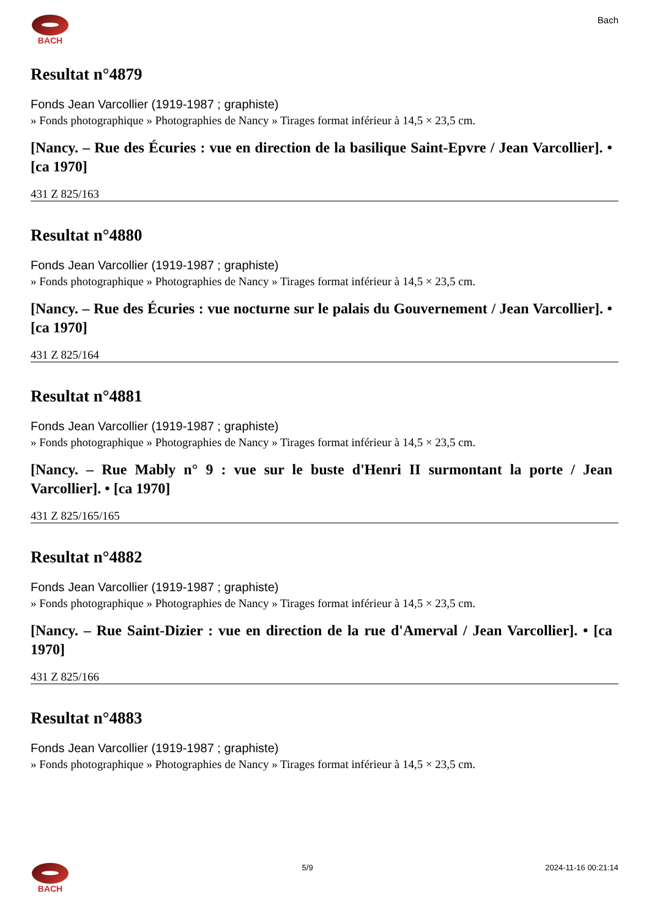BACH Bach
Resultat n°4879
Fonds Jean Varcollier (1919-1987 ; graphiste)
» Fonds photographique » Photographies de Nancy » Tirages format inférieur à 14,5 × 23,5 cm.
[Nancy. – Rue des Écuries : vue en direction de la basilique Saint-Epvre / Jean Varcollier]. • [ca 1970]
431 Z 825/163
Resultat n°4880
Fonds Jean Varcollier (1919-1987 ; graphiste)
» Fonds photographique » Photographies de Nancy » Tirages format inférieur à 14,5 × 23,5 cm.
[Nancy. – Rue des Écuries : vue nocturne sur le palais du Gouvernement / Jean Varcollier]. • [ca 1970]
431 Z 825/164
Resultat n°4881
Fonds Jean Varcollier (1919-1987 ; graphiste)
» Fonds photographique » Photographies de Nancy » Tirages format inférieur à 14,5 × 23,5 cm.
[Nancy. – Rue Mably n° 9 : vue sur le buste d'Henri II surmontant la porte / Jean Varcollier]. • [ca 1970]
431 Z 825/165/165
Resultat n°4882
Fonds Jean Varcollier (1919-1987 ; graphiste)
» Fonds photographique » Photographies de Nancy » Tirages format inférieur à 14,5 × 23,5 cm.
[Nancy. – Rue Saint-Dizier : vue en direction de la rue d'Amerval / Jean Varcollier]. • [ca 1970]
431 Z 825/166
Resultat n°4883
Fonds Jean Varcollier (1919-1987 ; graphiste)
» Fonds photographique » Photographies de Nancy » Tirages format inférieur à 14,5 × 23,5 cm.
BACH 5/9 2024-11-16 00:21:14